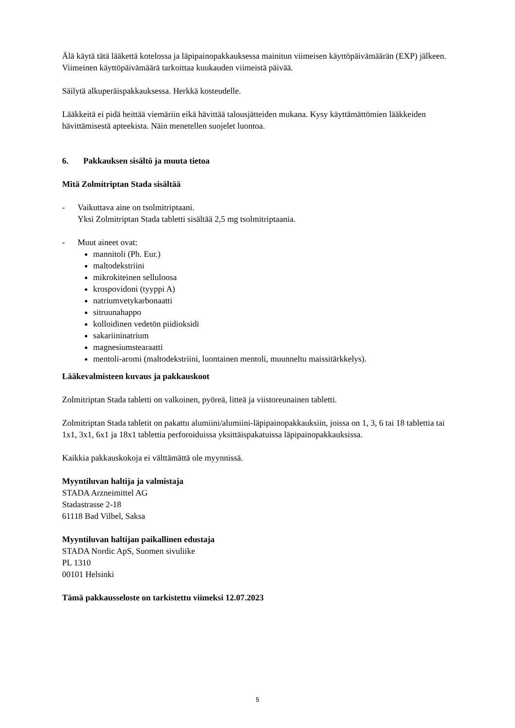Älä käytä tätä lääkettä kotelossa ja läpipainopakkauksessa mainitun viimeisen käyttöpäivämäärän (EXP) jälkeen. Viimeinen käyttöpäivämäärä tarkoittaa kuukauden viimeistä päivää.
Säilytä alkuperäispakkauksessa. Herkkä kosteudelle.
Lääkkeitä ei pidä heittää viemäriin eikä hävittää talousjätteiden mukana. Kysy käyttämättömien lääkkeiden hävittämisestä apteekista. Näin menetellen suojelet luontoa.
6. Pakkauksen sisältö ja muuta tietoa
Mitä Zolmitriptan Stada sisältää
- Vaikuttava aine on tsolmitriptaani.
Yksi Zolmitriptan Stada tabletti sisältää 2,5 mg tsolmitriptaania.
- Muut aineet ovat:
mannitoli (Ph. Eur.)
maltodekstriini
mikrokiteinen selluloosa
krospovidoni (tyyppi A)
natriumvetykarbonaatti
sitruunahappo
kolloidinen vedetön piidioksidi
sakariininatrium
magnesiumstearaatti
mentoli-aromi (maltodekstriini, luontainen mentoli, muunneltu maissitärkkelys).
Lääkevalmisteen kuvaus ja pakkauskoot
Zolmitriptan Stada tabletti on valkoinen, pyöreä, litteä ja viistoreunainen tabletti.
Zolmitriptan Stada tabletit on pakattu alumiini/alumiini-läpipainopakkauksiin, joissa on 1, 3, 6 tai 18 tablettia tai 1x1, 3x1, 6x1 ja 18x1 tablettia perforoiduissa yksittäispakatuissa läpipainopakkauksissa.
Kaikkia pakkauskokoja ei välttämättä ole myynnissä.
Myyntiluvan haltija ja valmistaja
STADA Arzneimittel AG
Stadastrasse 2-18
61118 Bad Vilbel, Saksa
Myyntiluvan haltijan paikallinen edustaja
STADA Nordic ApS, Suomen sivuliike
PL 1310
00101 Helsinki
Tämä pakkausseloste on tarkistettu viimeksi 12.07.2023
5